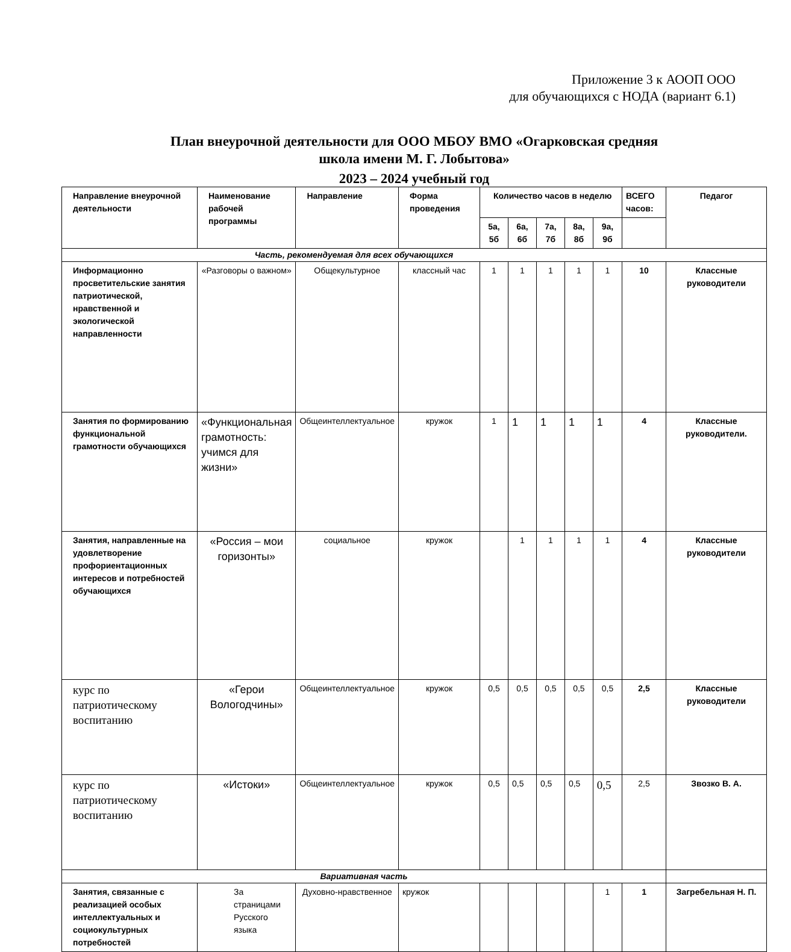Приложение 3 к АООП ООО
для обучающихся с НОДА (вариант 6.1)
План внеурочной деятельности для ООО МБОУ ВМО «Огарковская средняя
школа имени М. Г. Лобытова»
2023 – 2024 учебный год
| Направление внеурочной деятельности | Наименование рабочей программы | Направление | Форма проведения | Количество часов в неделю | | | | | ВСЕГО часов: | Педагог |
| --- | --- | --- | --- | --- | --- | --- | --- | --- | --- | --- |
| | | | | 5а, 5б | 6а, 6б | 7а, 7б | 8а, 8б | 9а, 9б | | |
| Часть, рекомендуемая для всех обучающихся | | | | | | | | | | |
| Информационно просветительские занятия патриотической, нравственной и экологической направленности | «Разговоры о важном» | Общекультурное | классный час | 1 | 1 | 1 | 1 | 1 | 10 | Классные руководители |
| Занятия по формированию функциональной грамотности обучающихся | «Функциональная грамотность: учимся для жизни» | Общеинтеллектуальное | кружок | 1 | 1 | 1 | 1 | 1 | 4 | Классные руководители. |
| Занятия, направленные на удовлетворение профориентационных интересов и потребностей обучающихся | «Россия – мои горизонты» | социальное | кружок | | 1 | 1 | 1 | 1 | 4 | Классные руководители |
| курс по патриотическому воспитанию | «Герои Вологодчины» | Общеинтеллектуальное | кружок | 0,5 | 0,5 | 0,5 | 0,5 | 0,5 | 2,5 | Классные руководители |
| курс по патриотическому воспитанию | «Истоки» | Общеинтеллектуальное | кружок | 0,5 | 0,5 | 0,5 | 0,5 | 0,5 | 2,5 | Звозко В. А. |
| Вариативная часть | | | | | | | | | | |
| Занятия, связанные с реализацией особых интеллектуальных и социокультурных потребностей | За страницами Русского языка | Духовно-нравственное | кружок | | | | | 1 | 1 | Загребельная Н. П. |